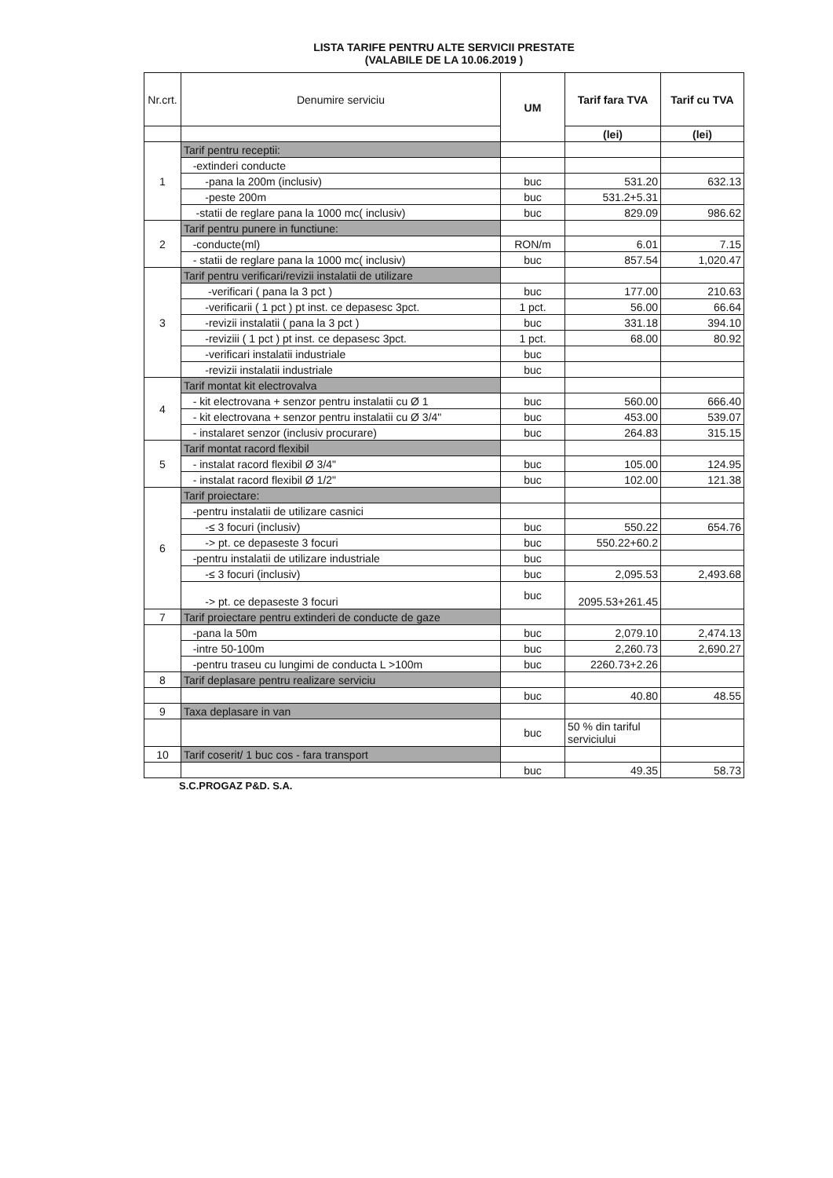LISTA TARIFE PENTRU ALTE SERVICII PRESTATE
(VALABILE DE LA 10.06.2019 )
| Nr.crt. | Denumire serviciu | UM | Tarif fara TVA | Tarif cu TVA |
| --- | --- | --- | --- | --- |
| | | | (lei) | (lei) |
| 1 | Tarif pentru receptii: | | | |
| | -extinderi conducte | | | |
| | -pana la 200m (inclusiv) | buc | 531.20 | 632.13 |
| | -peste 200m | buc | 531.2+5.31 | |
| | -statii de reglare pana la 1000 mc( inclusiv) | buc | 829.09 | 986.62 |
| 2 | Tarif pentru punere in functiune: | | | |
| | -conducte(ml) | RON/m | 6.01 | 7.15 |
| | - statii de reglare pana la 1000 mc( inclusiv) | buc | 857.54 | 1,020.47 |
| 3 | Tarif pentru verificari/revizii instalatii de utilizare | | | |
| | -verificari ( pana la 3 pct ) | buc | 177.00 | 210.63 |
| | -verificarii ( 1 pct ) pt inst. ce depasesc 3pct. | 1 pct. | 56.00 | 66.64 |
| | -revizii instalatii ( pana la 3 pct ) | buc | 331.18 | 394.10 |
| | -reviziii ( 1 pct ) pt inst. ce depasesc 3pct. | 1 pct. | 68.00 | 80.92 |
| | -verificari instalatii industriale | buc | | |
| | -revizii instalatii industriale | buc | | |
| 4 | Tarif montat kit electrovalva | | | |
| | - kit electrovana + senzor pentru instalatii cu Ø 1 | buc | 560.00 | 666.40 |
| | - kit electrovana + senzor pentru instalatii cu Ø 3/4" | buc | 453.00 | 539.07 |
| | - instalaret senzor (inclusiv procurare) | buc | 264.83 | 315.15 |
| 5 | Tarif montat racord flexibil | | | |
| | - instalat racord flexibil Ø 3/4" | buc | 105.00 | 124.95 |
| | - instalat racord flexibil Ø 1/2" | buc | 102.00 | 121.38 |
| 6 | Tarif proiectare: | | | |
| | -pentru instalatii de utilizare casnici | | | |
| | -≤ 3 focuri (inclusiv) | buc | 550.22 | 654.76 |
| | -> pt. ce depaseste 3 focuri | buc | 550.22+60.2 | |
| | -pentru instalatii de utilizare industriale | buc | | |
| | -≤ 3 focuri (inclusiv) | buc | 2,095.53 | 2,493.68 |
| | -> pt. ce depaseste 3 focuri | buc | 2095.53+261.45 | |
| 7 | Tarif proiectare pentru extinderi de conducte de gaze | | | |
| | -pana la 50m | buc | 2,079.10 | 2,474.13 |
| | -intre 50-100m | buc | 2,260.73 | 2,690.27 |
| | -pentru traseu cu lungimi de conducta L >100m | buc | 2260.73+2.26 | |
| 8 | Tarif deplasare pentru realizare serviciu | | | |
| | | buc | 40.80 | 48.55 |
| 9 | Taxa deplasare in van | | | |
| | | buc | 50 % din tariful serviciului | |
| 10 | Tarif coserit/ 1 buc cos - fara transport | | | |
| | | buc | 49.35 | 58.73 |
S.C.PROGAZ P&D. S.A.